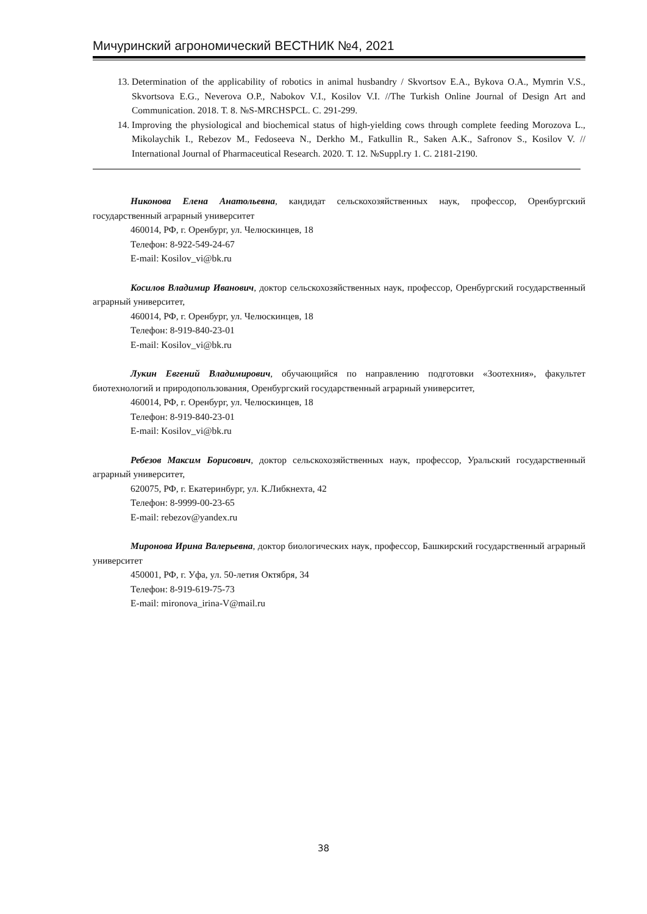Мичуринский агрономический ВЕСТНИК №4, 2021
13. Determination of the applicability of robotics in animal husbandry / Skvortsov E.A., Bykova O.A., Mymrin V.S., Skvortsova E.G., Neverova O.P., Nabokov V.I., Kosilov V.I. //The Turkish Online Journal of Design Art and Communication. 2018. Т. 8. №S-MRCHSPCL. С. 291-299.
14. Improving the physiological and biochemical status of high-yielding cows through complete feeding Morozova L., Mikolaychik I., Rebezov M., Fedoseeva N., Derkho M., Fatkullin R., Saken A.K., Safronov S., Kosilov V. // International Journal of Pharmaceutical Research. 2020. Т. 12. №Suppl.ry 1. С. 2181-2190.
Никонова Елена Анатольевна, кандидат сельскохозяйственных наук, профессор, Оренбургский государственный аграрный университет
460014, РФ, г. Оренбург, ул. Челюскинцев, 18
Телефон: 8-922-549-24-67
E-mail: Kosilov_vi@bk.ru
Косилов Владимир Иванович, доктор сельскохозяйственных наук, профессор, Оренбургский государственный аграрный университет,
460014, РФ, г. Оренбург, ул. Челюскинцев, 18
Телефон: 8-919-840-23-01
E-mail: Kosilov_vi@bk.ru
Лукин Евгений Владимирович, обучающийся по направлению подготовки «Зоотехния», факультет биотехнологий и природопользования, Оренбургский государственный аграрный университет,
460014, РФ, г. Оренбург, ул. Челюскинцев, 18
Телефон: 8-919-840-23-01
E-mail: Kosilov_vi@bk.ru
Ребезов Максим Борисович, доктор сельскохозяйственных наук, профессор, Уральский государственный аграрный университет,
620075, РФ, г. Екатеринбург, ул. К.Либкнехта, 42
Телефон: 8-9999-00-23-65
E-mail: rebezov@yandex.ru
Миронова Ирина Валерьевна, доктор биологических наук, профессор, Башкирский государственный аграрный университет
450001, РФ, г. Уфа, ул. 50-летия Октября, 34
Телефон: 8-919-619-75-73
E-mail: mironova_irina-V@mail.ru
38